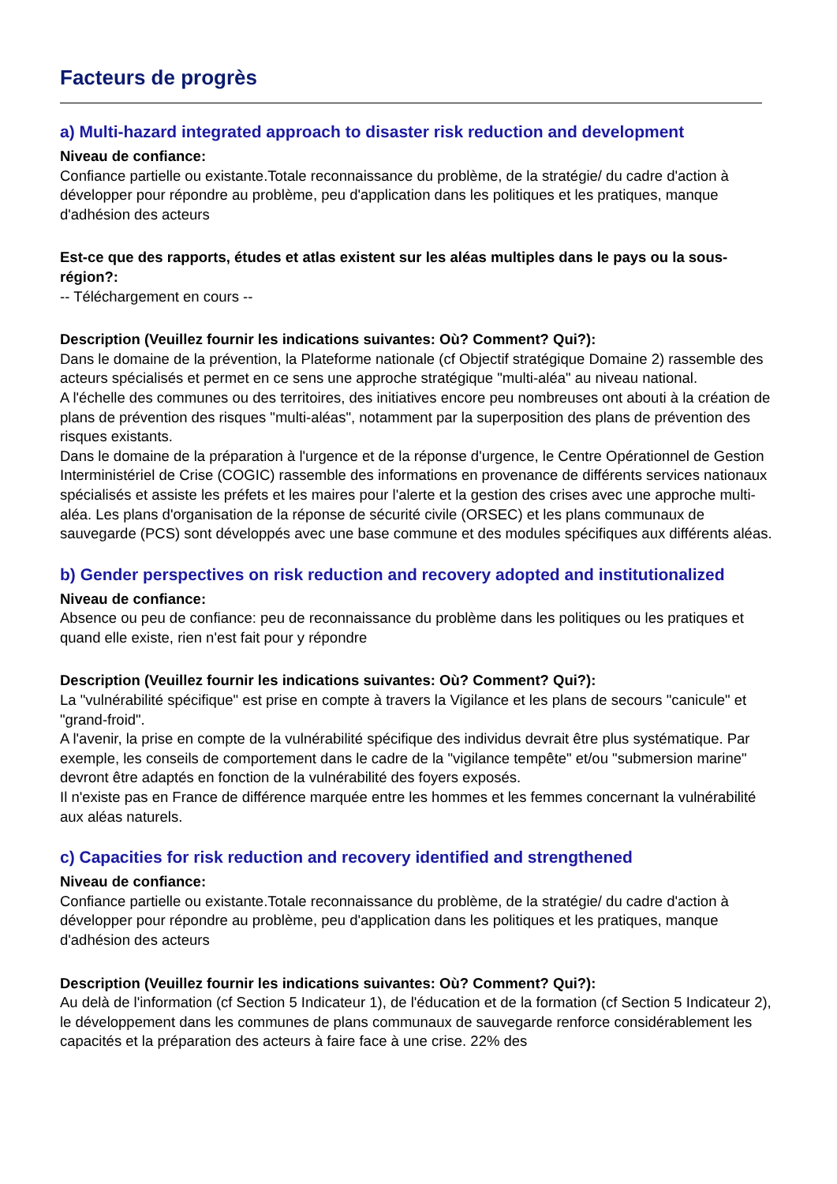Facteurs de progrès
a) Multi-hazard integrated approach to disaster risk reduction and development
Niveau de confiance:
Confiance partielle ou existante.Totale reconnaissance du problème, de la stratégie/ du cadre d'action à développer pour répondre au problème, peu d'application dans les politiques et les pratiques, manque d'adhésion des acteurs
Est-ce que des rapports, études et atlas existent sur les aléas multiples dans le pays ou la sous-région?:
-- Téléchargement en cours --
Description (Veuillez fournir les indications suivantes: Où? Comment? Qui?):
Dans le domaine de la prévention, la Plateforme nationale (cf Objectif stratégique Domaine 2) rassemble des acteurs spécialisés et permet en ce sens une approche stratégique "multi-aléa" au niveau national.
A l'échelle des communes ou des territoires, des initiatives encore peu nombreuses ont abouti à la création de plans de prévention des risques "multi-aléas", notamment par la superposition des plans de prévention des risques existants.
Dans le domaine de la préparation à l'urgence et de la réponse d'urgence, le Centre Opérationnel de Gestion Interministériel de Crise (COGIC) rassemble des informations en provenance de différents services nationaux spécialisés et assiste les préfets et les maires pour l'alerte et la gestion des crises avec une approche multi-aléa. Les plans d'organisation de la réponse de sécurité civile (ORSEC) et les plans communaux de sauvegarde (PCS) sont développés avec une base commune et des modules spécifiques aux différents aléas.
b) Gender perspectives on risk reduction and recovery adopted and institutionalized
Niveau de confiance:
Absence ou peu de confiance: peu de reconnaissance du problème dans les politiques ou les pratiques et quand elle existe, rien n'est fait pour y répondre
Description (Veuillez fournir les indications suivantes: Où? Comment? Qui?):
La "vulnérabilité spécifique" est prise en compte à travers la Vigilance et les plans de secours "canicule" et "grand-froid".
A l'avenir, la prise en compte de la vulnérabilité spécifique des individus devrait être plus systématique. Par exemple, les conseils de comportement dans le cadre de la "vigilance tempête" et/ou "submersion marine" devront être adaptés en fonction de la vulnérabilité des foyers exposés.
Il n'existe pas en France de différence marquée entre les hommes et les femmes concernant la vulnérabilité aux aléas naturels.
c) Capacities for risk reduction and recovery identified and strengthened
Niveau de confiance:
Confiance partielle ou existante.Totale reconnaissance du problème, de la stratégie/ du cadre d'action à développer pour répondre au problème, peu d'application dans les politiques et les pratiques, manque d'adhésion des acteurs
Description (Veuillez fournir les indications suivantes: Où? Comment? Qui?):
Au delà de l'information (cf Section 5 Indicateur 1), de l'éducation et de la formation (cf Section 5 Indicateur 2), le développement dans les communes de plans communaux de sauvegarde renforce considérablement les capacités et la préparation des acteurs à faire face à une crise. 22% des